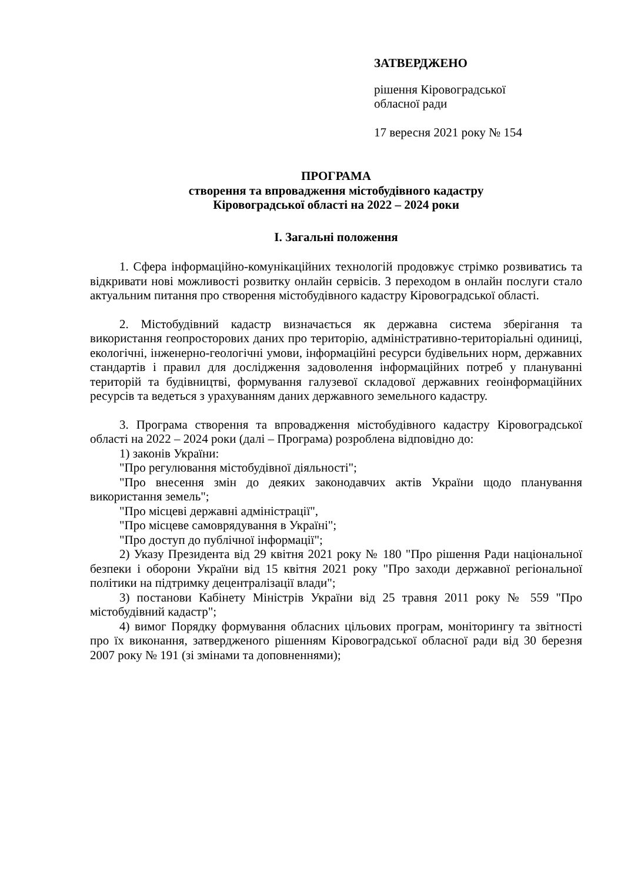ЗАТВЕРДЖЕНО
рішення Кіровоградської
обласної ради
17 вересня 2021 року № 154
ПРОГРАМА
створення та впровадження містобудівного кадастру
Кіровоградської області на 2022 – 2024 роки
І. Загальні положення
1. Сфера інформаційно-комунікаційних технологій продовжує стрімко розвиватись та відкривати нові можливості розвитку онлайн сервісів. З переходом в онлайн послуги стало актуальним питання про створення містобудівного кадастру Кіровоградської області.
2. Містобудівний кадастр визначається як державна система зберігання та використання геопросторових даних про територію, адміністративно-територіальні одиниці, екологічні, інженерно-геологічні умови, інформаційні ресурси будівельних норм, державних стандартів і правил для дослідження задоволення інформаційних потреб у плануванні територій та будівництві, формування галузевої складової державних геоінформаційних ресурсів та ведеться з урахуванням даних державного земельного кадастру.
3. Програма створення та впровадження містобудівного кадастру Кіровоградської області на 2022 – 2024 роки (далі – Програма) розроблена відповідно до:
1) законів України:
"Про регулювання містобудівної діяльності";
"Про внесення змін до деяких законодавчих актів України щодо планування використання земель";
"Про місцеві державні адміністрації",
"Про місцеве самоврядування в Україні";
"Про доступ до публічної інформації";
2) Указу Президента від 29 квітня 2021 року № 180 "Про рішення Ради національної безпеки і оборони України від 15 квітня 2021 року "Про заходи державної регіональної політики на підтримку децентралізації влади";
3) постанови Кабінету Міністрів України від 25 травня 2011 року № 559 "Про містобудівний кадастр";
4) вимог Порядку формування обласних цільових програм, моніторингу та звітності про їх виконання, затвердженого рішенням Кіровоградської обласної ради від 30 березня 2007 року № 191 (зі змінами та доповненнями);